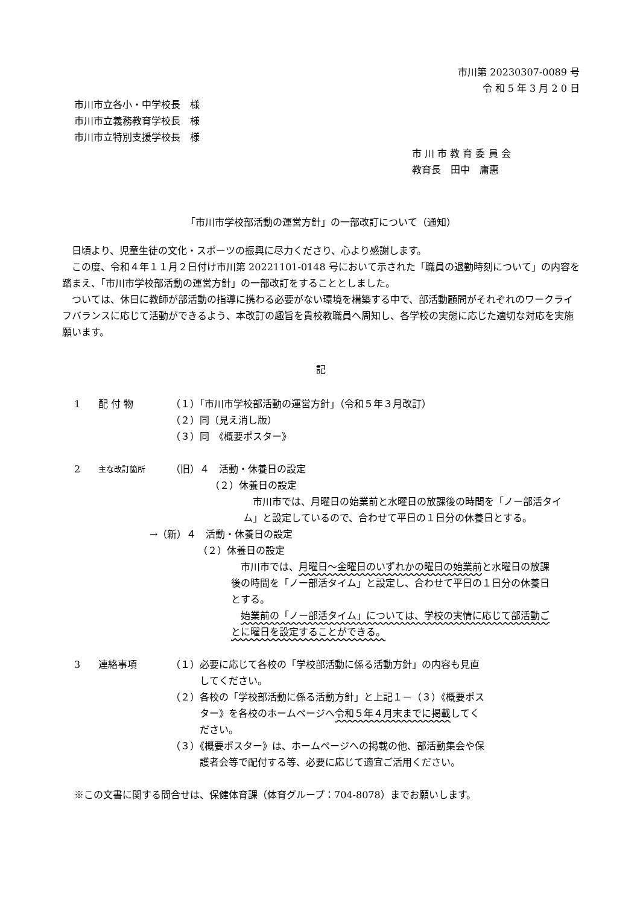市川第 20230307-0089 号
令 和 5 年 3 月 2 0 日
市川市立各小・中学校長　様
市川市立義務教育学校長　様
市川市立特別支援学校長　様
市 川 市 教 育 委 員 会
教育長　田中　庸惠
「市川市学校部活動の運営方針」の一部改訂について（通知）
日頃より、児童生徒の文化・スポーツの振興に尽力くださり、心より感謝します。
この度、令和４年１１月２日付け市川第 20221101-0148 号において示された「職員の退勤時刻について」の内容を踏まえ、「市川市学校部活動の運営方針」の一部改訂をすることとしました。
ついては、休日に教師が部活動の指導に携わる必要がない環境を構築する中で、部活動顧問がそれぞれのワークライフバランスに応じて活動ができるよう、本改訂の趣旨を貴校教職員へ周知し、各学校の実態に応じた適切な対応を実施願います。
記
1 配 付 物 （１）「市川市学校部活動の運営方針」（令和５年３月改訂）
（２）同（見え消し版）
（３）同　《概要ポスター》
2 主な改訂箇所
（旧）４　活動・休養日の設定
（２）休養日の設定
市川市では、月曜日の始業前と水曜日の放課後の時間を「ノー部活タイム」と設定しているので、合わせて平日の１日分の休養日とする。
→（新）４　活動・休養日の設定
（２）休養日の設定
市川市では、月曜日～金曜日のいずれかの曜日の始業前と水曜日の放課後の時間を「ノー部活タイム」と設定し、合わせて平日の１日分の休養日とする。
始業前の「ノー部活タイム」については、学校の実情に応じて部活動ごとに曜日を設定することができる。
3 連絡事項 （１）必要に応じて各校の「学校部活動に係る活動方針」の内容も見直
　　　してください。
（２）各校の「学校部活動に係る活動方針」と上記１－（３）《概要ポス
　　　ター》を各校のホームページへ令和５年４月末までに掲載してく
　　　ださい。
（３）《概要ポスター》は、ホームページへの掲載の他、部活動集会や保
　　　護者会等で配付する等、必要に応じて適宜ご活用ください。
※この文書に関する問合せは、保健体育課（体育グループ：704-8078）までお願いします。